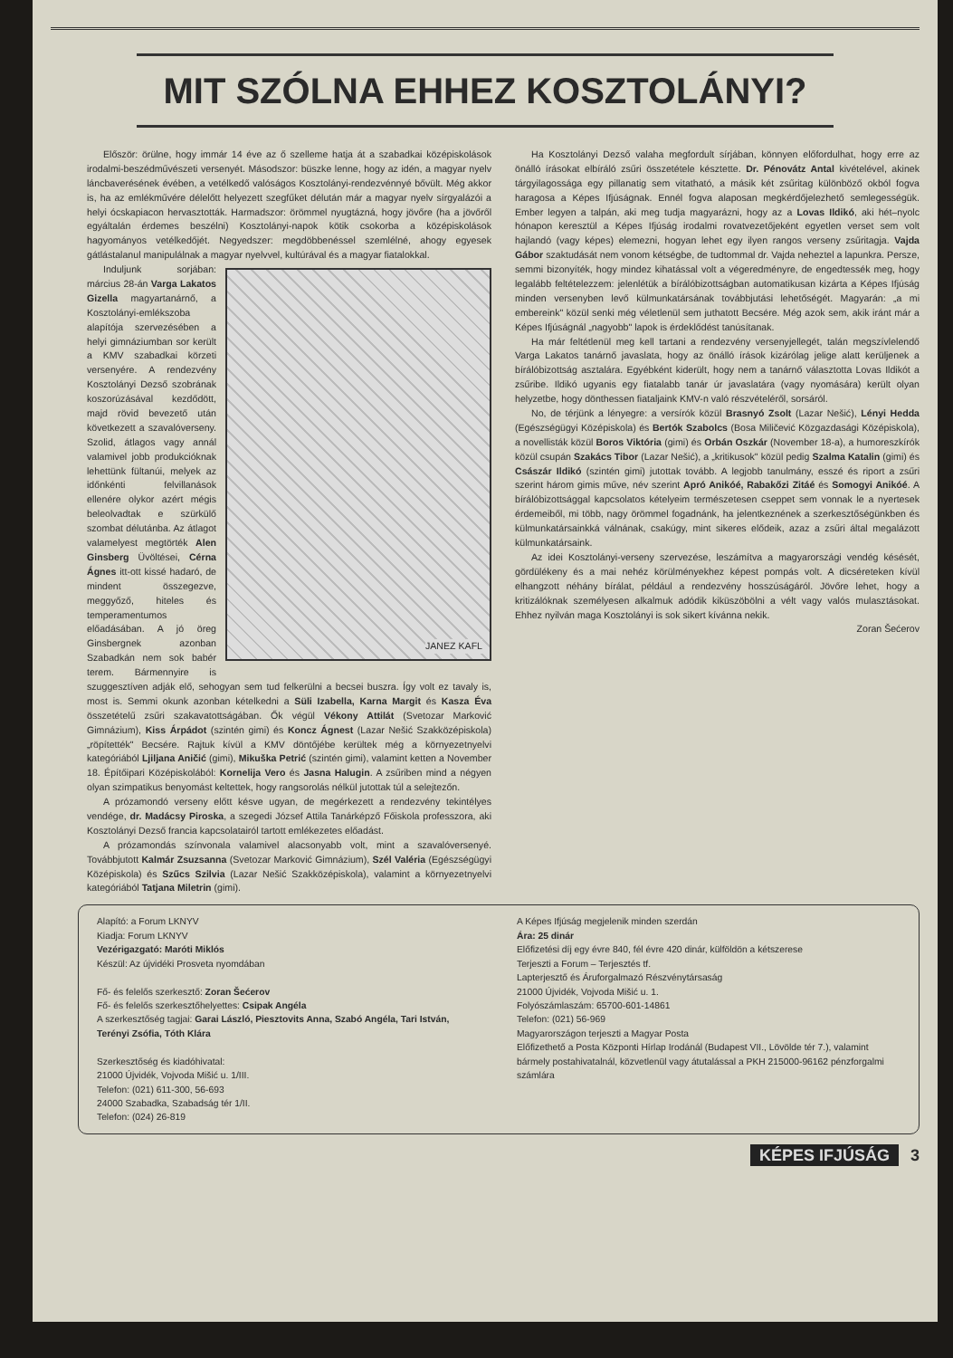MIT SZÓLNA EHHEZ KOSZTOLÁNYI?
Először: örülne, hogy immár 14 éve az ő szelleme hatja át a szabadkai középiskolások irodalmi-beszédművészeti versenyét. Másodszor: büszke lenne, hogy az idén, a magyar nyelv láncbaverésének évében, a vetélkedő valóságos Kosztolányi-rendezvénnyé bővült. Még akkor is, ha az emlékművére délelőtt helyezett szegfűket délután már a magyar nyelv sírgyalázói a helyi ócskapiacon hervasztották. Harmadszor: örömmel nyugtázná, hogy jövőre (ha a jövőről egyáltalán érdemes beszélni) Kosztolányi-napok kötik csokorba a középiskolások hagyományos vetélkedőjét. Negyedszer: megdöbbenéssel szemlélné, ahogy egyesek gátlástalanul manipulálnak a magyar nyelvvel, kultúrával és a magyar fiatalokkal.
JANEZ KAFL
Induljunk sorjában: március 28-án Varga Lakatos Gizella magyartanárnő, a Kosztolányi-emlékszoba alapítója szervezésében a helyi gimnáziumban sor került a KMV szabadkai körzeti versenyére. A rendezvény Kosztolányi Dezső szobrának koszorúzásával kezdődött, majd rövid bevezető után következett a szavalóverseny. Szolid, átlagos vagy annál valamivel jobb produkcióknak lehettünk fültanúi, melyek az időnkénti felvillanások ellenére olykor azért mégis beleolvadtak e szürkülő szombat délutánba. Az átlagot valamelyest megtörték Alen Ginsberg Üvöltései, Cérna Ágnes itt-ott kissé hadaró, de mindent összegezve, meggyőző, hiteles és temperamentumos előadásában. A jó öreg Ginsbergnek azonban Szabadkán nem sok babér terem. Bármennyire is szuggesztíven adják elő, sehogyan sem tud felkerülni a becsei buszra. Így volt ez tavaly is, most is. Semmi okunk azonban kételkedni a Süli Izabella, Karna Margit és Kasza Éva összetételű zsűri szakavatottságában. Ők végül Vékony Attilát (Svetozar Marković Gimnázium), Kiss Árpádot (szintén gimi) és Koncz Ágnest (Lazar Nešić Szakközépiskola) „röpítették" Becsére. Rajtuk kívül a KMV döntőjébe kerültek még a környezetnyelvi kategóriából Ljiljana Aničić (gimi), Mikuška Petrić (szintén gimi), valamint ketten a November 18. Építőipari Középiskolából: Kornelija Vero és Jasna Halugin. A zsűriben mind a négyen olyan szimpatikus benyomást keltettek, hogy rangsorolás nélkül jutottak túl a selejtezőn.
A prózamondó verseny előtt késve ugyan, de megérkezett a rendezvény tekintélyes vendége, dr. Madácsy Piroska, a szegedi József Attila Tanárképző Főiskola professzora, aki Kosztolányi Dezső francia kapcsolatairól tartott emlékezetes előadást.
A prózamondás színvonala valamivel alacsonyabb volt, mint a szavalóversenyé. Továbbjutott Kalmár Zsuzsanna (Svetozar Marković Gimnázium), Szél Valéria (Egészségügyi Középiskola) és Szűcs Szilvia (Lazar Nešić Szakközépiskola), valamint a környezetnyelvi kategóriából Tatjana Miletrin (gimi).
Ha Kosztolányi Dezső valaha megfordult sírjában, könnyen előfordulhat, hogy erre az önálló írásokat elbíráló zsűri összetétele késztette. Dr. Pénovátz Antal kivételével, akinek tárgyilagossága egy pillanatig sem vitatható, a másik két zsűritag különböző okból fogva haragosa a Képes Ifjúságnak. Ennél fogva alaposan megkérdőjelezhető semlegességük. Ember legyen a talpán, aki meg tudja magyarázni, hogy az a Lovas Ildikó, aki hét–nyolc hónapon keresztül a Képes Ifjúság irodalmi rovatvezetőjeként egyetlen verset sem volt hajlandó (vagy képes) elemezni, hogyan lehet egy ilyen rangos verseny zsűritagja. Vajda Gábor szaktudását nem vonom kétségbe, de tudtommal dr. Vajda neheztel a lapunkra. Persze, semmi bizonyíték, hogy mindez kihatással volt a végeredményre, de engedtessék meg, hogy legalább feltételezzem: jelenlétük a bírálóbizottságban automatikusan kizárta a Képes Ifjúság minden versenyben levő külmunkatársának továbbjutási lehetőségét. Magyarán: „a mi embereink" közül senki még véletlenül sem juthatott Becsére. Még azok sem, akik iránt már a Képes Ifjúságnál „nagyobb" lapok is érdeklődést tanúsítanak.
Ha már feltétlenül meg kell tartani a rendezvény versenyjellegét, talán megszívlelendő Varga Lakatos tanárnő javaslata, hogy az önálló írások kizárólag jelige alatt kerüljenek a bírálóbizottság asztalára. Egyébként kiderült, hogy nem a tanárnő választotta Lovas Ildikót a zsűribe. Ildikó ugyanis egy fiatalabb tanár úr javaslatára (vagy nyomására) került olyan helyzetbe, hogy dönthessen fiataljaink KMV-n való részvételéről, sorsáról.
No, de térjünk a lényegre: a versírók közül Brasnyó Zsolt (Lazar Nešić), Lényi Hedda (Egészségügyi Középiskola) és Bertók Szabolcs (Bosa Miličević Közgazdasági Középiskola), a novellisták közül Boros Viktória (gimi) és Orbán Oszkár (November 18-a), a humoreszkírók közül csupán Szakács Tibor (Lazar Nešić), a „kritikusok" közül pedig Szalma Katalin (gimi) és Császár Ildikó (szintén gimi) jutottak tovább. A legjobb tanulmány, esszé és riport a zsűri szerint három gimis műve, név szerint Apró Anikóé, Rabakőzi Zitáé és Somogyi Anikóé. A bírálóbizottsággal kapcsolatos kételyeim természetesen cseppet sem vonnak le a nyertesek érdemeiből, mi több, nagy örömmel fogadnánk, ha jelentkeznének a szerkesztőségünkben és külmunkatársainkká válnának, csakúgy, mint sikeres elődeik, azaz a zsűri által megalázott külmunkatársaink.
Az idei Kosztolányi-verseny szervezése, leszámítva a magyarországi vendég késését, gördülékeny és a mai nehéz körülményekhez képest pompás volt. A dicséreteken kívül elhangzott néhány bírálat, például a rendezvény hosszúságáról. Jövőre lehet, hogy a kritizálóknak személyesen alkalmuk adódik kiküszöbölni a vélt vagy valós mulasztásokat. Ehhez nyilván maga Kosztolányi is sok sikert kívánna nekik.
Zoran Šećerov
Alapító: a Forum LKNYV
Kiadja: Forum LKNYV
Vezérigazgató: Maróti Miklós
Készül: Az újvidéki Prosveta nyomdában
Fő- és felelős szerkesztő: Zoran Šećerov
Fő- és felelős szerkesztőhelyettes: Csipak Angéla
A szerkesztőség tagjai: Garai László, Piesztovits Anna, Szabó Angéla, Tari István, Terényi Zsófia, Tóth Klára
Szerkesztőség és kiadóhivatal:
21000 Újvidék, Vojvoda Mišić u. 1/III.
Telefon: (021) 611-300, 56-693
24000 Szabadka, Szabadság tér 1/II.
Telefon: (024) 26-819
A Képes Ifjúság megjelenik minden szerdán
Ára: 25 dinár
Előfizetési díj egy évre 840, fél évre 420 dinár, külföldön a kétszerese
Terjeszti a Forum – Terjesztés tf.
Lapterjesztő és Áruforgalmazó Részvénytársaság
21000 Újvidék, Vojvoda Mišić u. 1.
Folyószámlaszám: 65700-601-14861
Telefon: (021) 56-969
Magyarországon terjeszti a Magyar Posta
Előfizethető a Posta Központi Hírlap Irodánál (Budapest VII., Lövölde tér 7.), valamint bármely postahivatalnál, közvetlenül vagy átutalással a PKH 215000-96162 pénzforgalmi számlára
KÉPES IFJÚSÁG 3